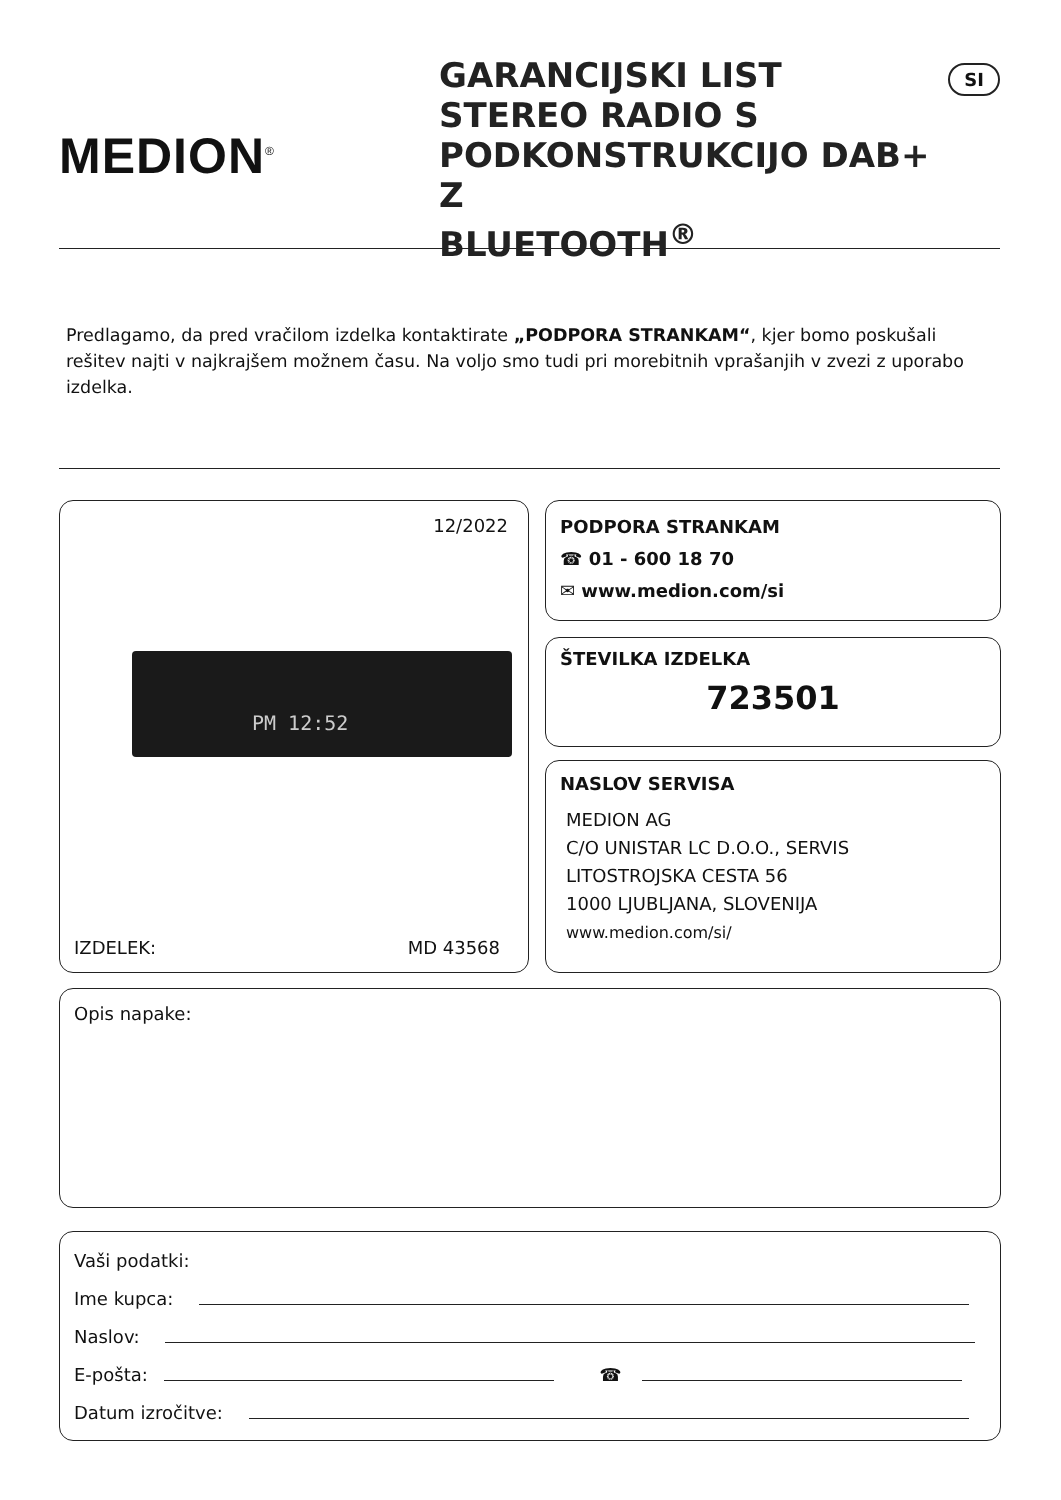MEDION<sup>®</sup>
GARANCIJSKI LIST
STEREO RADIO S
PODKONSTRUKCIJO DAB+ Z
BLUETOOTH<sup>®</sup>
SI
Predlagamo, da pred vračilom izdelka kontaktirate „PODPORA STRANKAM“, kjer bomo poskušali rešitev najti v najkrajšem možnem času. Na voljo smo tudi pri morebitnih vprašanjih v zvezi z uporabo izdelka.
12/2022
PM 12:52
IZDELEK: MD 43568
PODPORA STRANKAM
☎ 01 - 600 18 70
✉ www.medion.com/si
ŠTEVILKA IZDELKA
723501
NASLOV SERVISA
MEDION AG
C/O UNISTAR LC D.O.O., SERVIS
LITOSTROJSKA CESTA 56
1000 LJUBLJANA, SLOVENIJA
www.medion.com/si/
Opis napake:
Vaši podatki:
Ime kupca:
Naslov:
E-pošta: ☎
Datum izročitve: